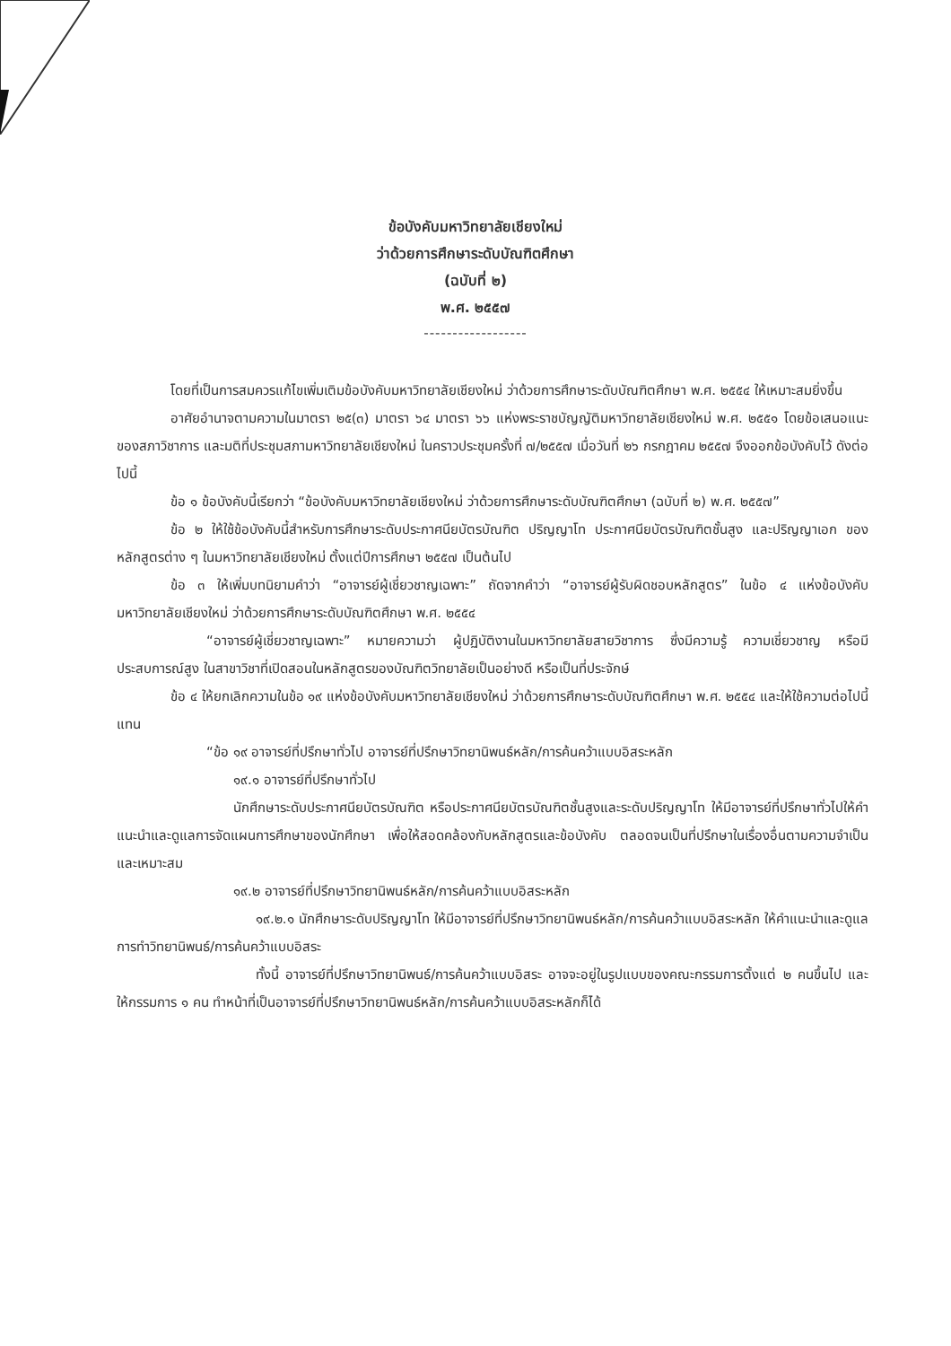ข้อบังคับมหาวิทยาลัยเชียงใหม่
ว่าด้วยการศึกษาระดับบัณฑิตศึกษา
(ฉบับที่ ๒)
พ.ศ. ๒๕๕๗
------------------
โดยที่เป็นการสมควรแก้ไขเพิ่มเติมข้อบังคับมหาวิทยาลัยเชียงใหม่ ว่าด้วยการศึกษาระดับบัณฑิตศึกษา พ.ศ. ๒๕๕๔ ให้เหมาะสมยิ่งขึ้น
อาศัยอำนาจตามความในมาตรา ๒๕(๓) มาตรา ๖๔ มาตรา ๖๖ แห่งพระราชบัญญัติมหาวิทยาลัยเชียงใหม่ พ.ศ. ๒๕๕๑ โดยข้อเสนอแนะของสภาวิชาการ และมติที่ประชุมสภามหาวิทยาลัยเชียงใหม่ ในคราวประชุมครั้งที่ ๗/๒๕๕๗ เมื่อวันที่ ๒๖ กรกฎาคม ๒๕๕๗ จึงออกข้อบังคับไว้ ดังต่อไปนี้
ข้อ ๑ ข้อบังคับนี้เรียกว่า “ข้อบังคับมหาวิทยาลัยเชียงใหม่ ว่าด้วยการศึกษาระดับบัณฑิตศึกษา (ฉบับที่ ๒) พ.ศ. ๒๕๕๗”
ข้อ ๒ ให้ใช้ข้อบังคับนี้สำหรับการศึกษาระดับประกาศนียบัตรบัณฑิต ปริญญาโท ประกาศนียบัตรบัณฑิตชั้นสูง และปริญญาเอก ของหลักสูตรต่าง ๆ ในมหาวิทยาลัยเชียงใหม่ ตั้งแต่ปีการศึกษา ๒๕๕๗ เป็นต้นไป
ข้อ ๓ ให้เพิ่มบทนิยามคำว่า “อาจารย์ผู้เชี่ยวชาญเฉพาะ” ถัดจากคำว่า “อาจารย์ผู้รับผิดชอบหลักสูตร” ในข้อ ๔ แห่งข้อบังคับมหาวิทยาลัยเชียงใหม่ ว่าด้วยการศึกษาระดับบัณฑิตศึกษา พ.ศ. ๒๕๕๔
“อาจารย์ผู้เชี่ยวชาญเฉพาะ” หมายความว่า ผู้ปฏิบัติงานในมหาวิทยาลัยสายวิชาการ ซึ่งมีความรู้ ความเชี่ยวชาญ หรือมีประสบการณ์สูง ในสาขาวิชาที่เปิดสอนในหลักสูตรของบัณฑิตวิทยาลัยเป็นอย่างดี หรือเป็นที่ประจักษ์
ข้อ ๔ ให้ยกเลิกความในข้อ ๑๙ แห่งข้อบังคับมหาวิทยาลัยเชียงใหม่ ว่าด้วยการศึกษาระดับบัณฑิตศึกษา พ.ศ. ๒๕๕๔ และให้ใช้ความต่อไปนี้แทน
“ข้อ ๑๙ อาจารย์ที่ปรึกษาทั่วไป อาจารย์ที่ปรึกษาวิทยานิพนธ์หลัก/การค้นคว้าแบบอิสระหลัก
๑๙.๑ อาจารย์ที่ปรึกษาทั่วไป
นักศึกษาระดับประกาศนียบัตรบัณฑิต หรือประกาศนียบัตรบัณฑิตชั้นสูงและระดับปริญญาโท ให้มีอาจารย์ที่ปรึกษาทั่วไปให้คำแนะนำและดูแลการจัดแผนการศึกษาของนักศึกษา เพื่อให้สอดคล้องกับหลักสูตรและข้อบังคับ ตลอดจนเป็นที่ปรึกษาในเรื่องอื่นตามความจำเป็นและเหมาะสม
๑๙.๒ อาจารย์ที่ปรึกษาวิทยานิพนธ์หลัก/การค้นคว้าแบบอิสระหลัก
๑๙.๒.๑ นักศึกษาระดับปริญญาโท ให้มีอาจารย์ที่ปรึกษาวิทยานิพนธ์หลัก/การค้นคว้าแบบอิสระหลัก ให้คำแนะนำและดูแลการทำวิทยานิพนธ์/การค้นคว้าแบบอิสระ
ทั้งนี้ อาจารย์ที่ปรึกษาวิทยานิพนธ์/การค้นคว้าแบบอิสระ อาจจะอยู่ในรูปแบบของคณะกรรมการตั้งแต่ ๒ คนขึ้นไป และให้กรรมการ ๑ คน ทำหน้าที่เป็นอาจารย์ที่ปรึกษาวิทยานิพนธ์หลัก/การค้นคว้าแบบอิสระหลักก็ได้